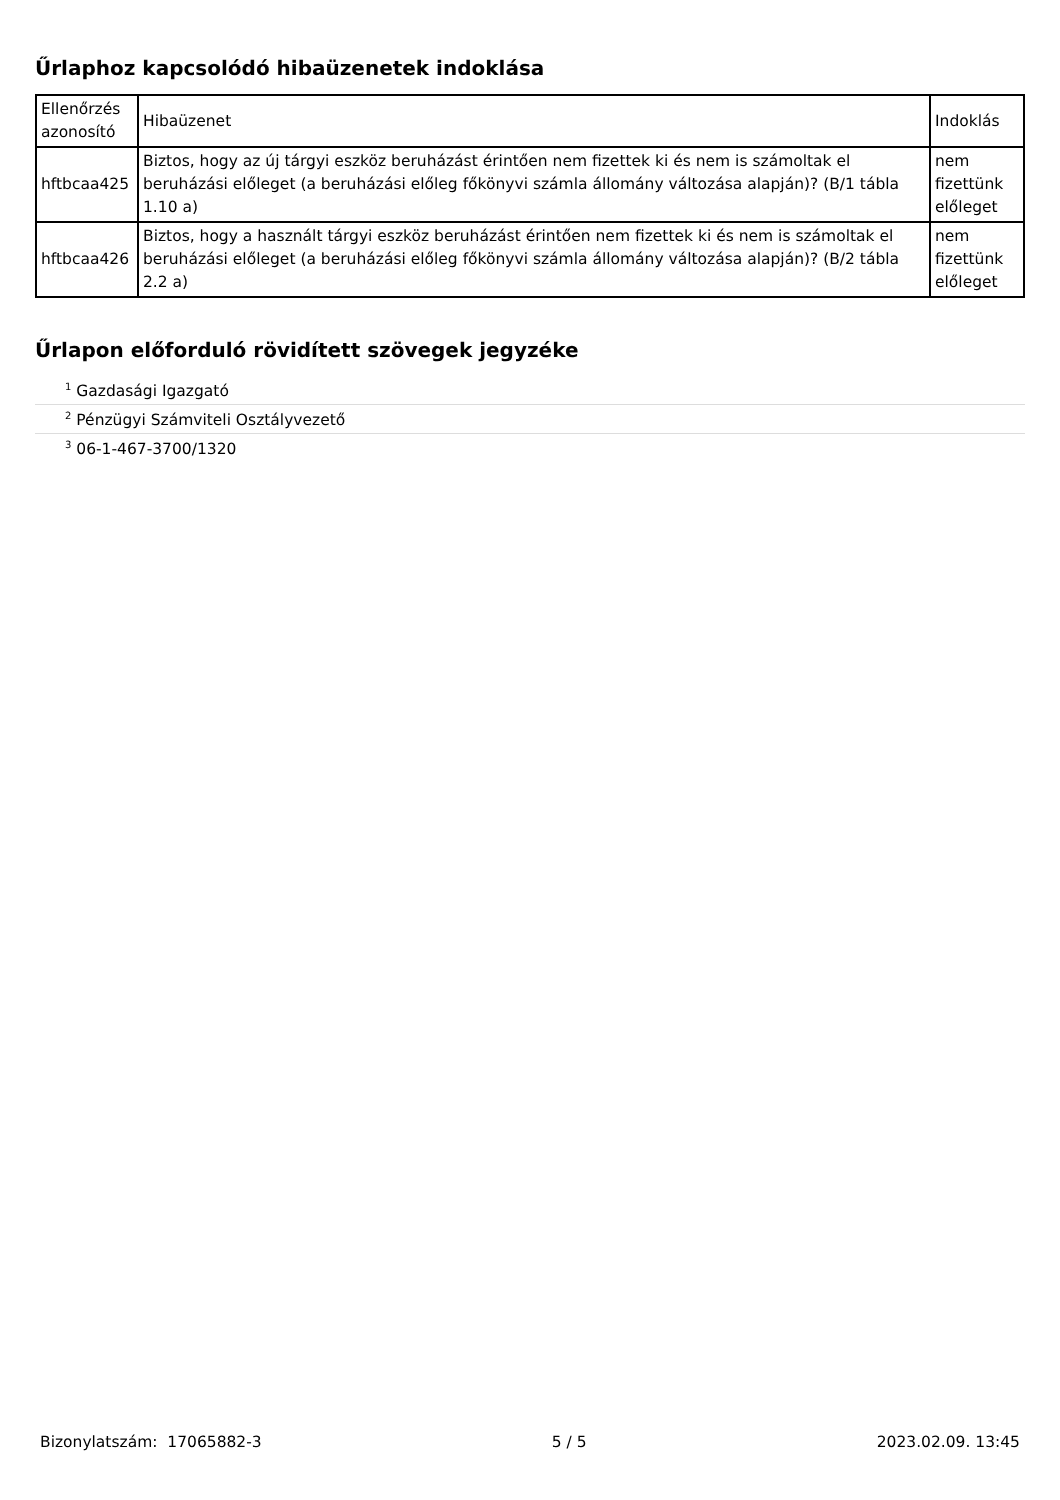Űrlaphoz kapcsolódó hibaüzenetek indoklása
| Ellenőrzés azonosító | Hibaüzenet | Indoklás |
| --- | --- | --- |
| hftbcaa425 | Biztos, hogy az új tárgyi eszköz beruházást érintően nem fizettek ki és nem is számoltak el beruházási előleget (a beruházási előleg főkönyvi számla állomány változása alapján)? (B/1 tábla 1.10 a) | nem fizettünk előleget |
| hftbcaa426 | Biztos, hogy a használt tárgyi eszköz beruházást érintően nem fizettek ki és nem is számoltak el beruházási előleget (a beruházási előleg főkönyvi számla állomány változása alapján)? (B/2 tábla 2.2 a) | nem fizettünk előleget |
Űrlapon előforduló rövidített szövegek jegyzéke
<sup>1</sup> Gazdasági Igazgató
<sup>2</sup> Pénzügyi Számviteli Osztályvezető
<sup>3</sup> 06-1-467-3700/1320
Bizonylatszám: 17065882-3 5 / 5 2023.02.09. 13:45